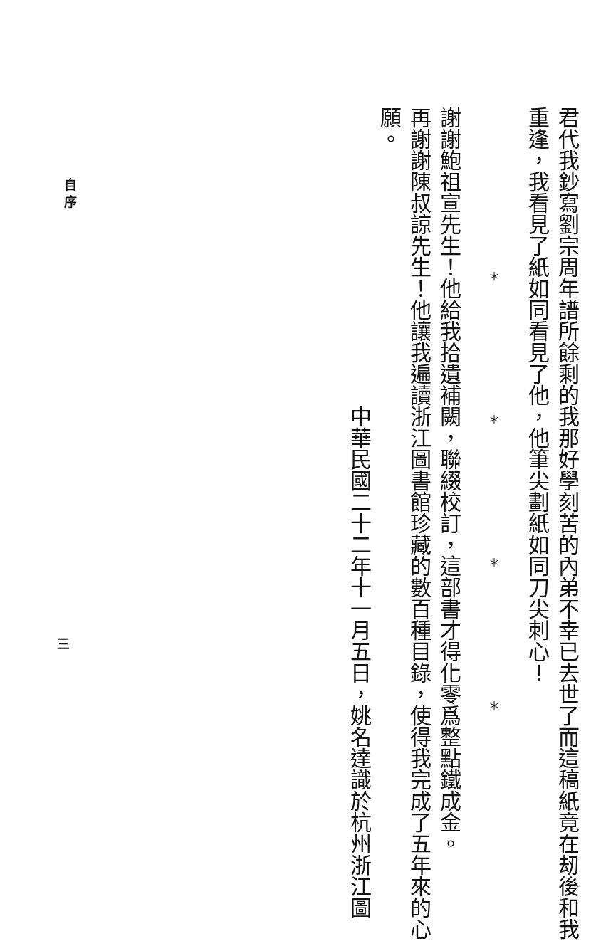君代我鈔寫劉宗周年譜所餘剩的我那好學刻苦的內弟不幸已去世了而這稿紙竟在刼後和我
重逢，我看見了紙如同看見了他，他筆尖劃紙如同刀尖刺心！
＊ ＊ ＊ ＊
謝謝鮑祖宣先生！他給我拾遺補闕，聯綴校訂，這部書才得化零爲整點鐵成金。
再謝謝陳叔諒先生！他讓我遍讀浙江圖書館珍藏的數百種目錄，使得我完成了五年來的心
願。
中華民國二十二年十一月五日，姚名達識於杭州浙江圖
自 序
三